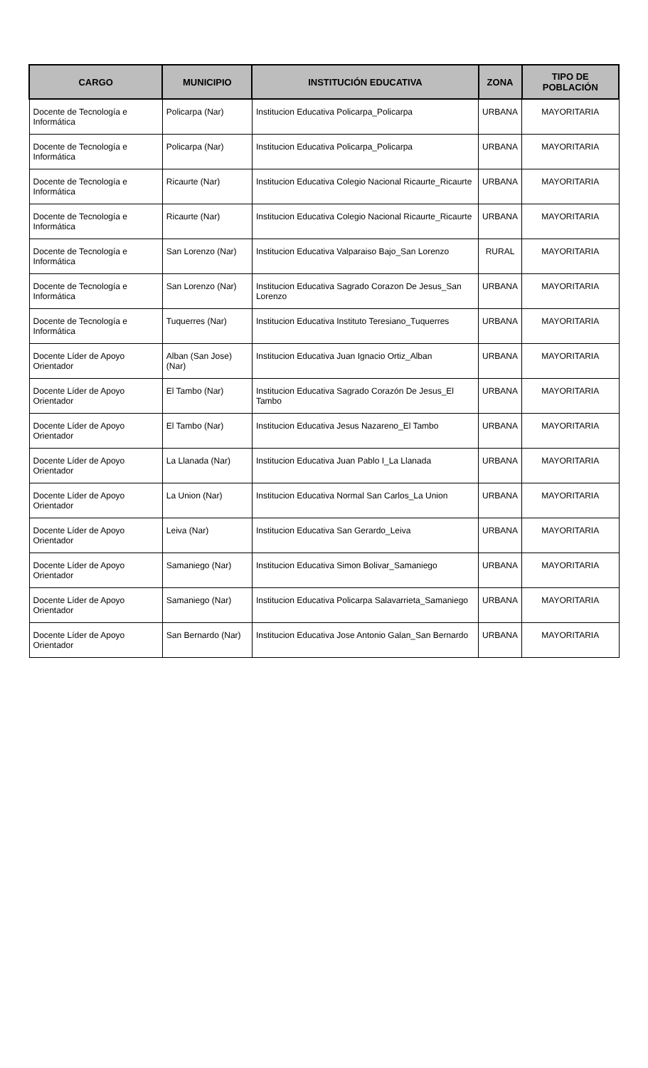| CARGO | MUNICIPIO | INSTITUCIÓN EDUCATIVA | ZONA | TIPO DE POBLACIÓN |
| --- | --- | --- | --- | --- |
| Docente de Tecnología e Informática | Policarpa (Nar) | Institucion Educativa Policarpa_Policarpa | URBANA | MAYORITARIA |
| Docente de Tecnología e Informática | Policarpa (Nar) | Institucion Educativa Policarpa_Policarpa | URBANA | MAYORITARIA |
| Docente de Tecnología e Informática | Ricaurte (Nar) | Institucion Educativa Colegio Nacional Ricaurte_Ricaurte | URBANA | MAYORITARIA |
| Docente de Tecnología e Informática | Ricaurte (Nar) | Institucion Educativa Colegio Nacional Ricaurte_Ricaurte | URBANA | MAYORITARIA |
| Docente de Tecnología e Informática | San Lorenzo (Nar) | Institucion Educativa Valparaiso Bajo_San Lorenzo | RURAL | MAYORITARIA |
| Docente de Tecnología e Informática | San Lorenzo (Nar) | Institucion Educativa Sagrado Corazon De Jesus_San Lorenzo | URBANA | MAYORITARIA |
| Docente de Tecnología e Informática | Tuquerres (Nar) | Institucion Educativa Instituto Teresiano_Tuquerres | URBANA | MAYORITARIA |
| Docente Líder de Apoyo Orientador | Alban (San Jose) (Nar) | Institucion Educativa Juan Ignacio Ortiz_Alban | URBANA | MAYORITARIA |
| Docente Líder de Apoyo Orientador | El Tambo (Nar) | Institucion Educativa Sagrado Corazón De Jesus_El Tambo | URBANA | MAYORITARIA |
| Docente Líder de Apoyo Orientador | El Tambo (Nar) | Institucion Educativa Jesus Nazareno_El Tambo | URBANA | MAYORITARIA |
| Docente Líder de Apoyo Orientador | La Llanada (Nar) | Institucion Educativa Juan Pablo I_La Llanada | URBANA | MAYORITARIA |
| Docente Líder de Apoyo Orientador | La Union (Nar) | Institucion Educativa Normal San Carlos_La Union | URBANA | MAYORITARIA |
| Docente Líder de Apoyo Orientador | Leiva (Nar) | Institucion Educativa San Gerardo_Leiva | URBANA | MAYORITARIA |
| Docente Líder de Apoyo Orientador | Samaniego (Nar) | Institucion Educativa Simon Bolivar_Samaniego | URBANA | MAYORITARIA |
| Docente Líder de Apoyo Orientador | Samaniego (Nar) | Institucion Educativa Policarpa Salavarrieta_Samaniego | URBANA | MAYORITARIA |
| Docente Líder de Apoyo Orientador | San Bernardo (Nar) | Institucion Educativa Jose Antonio Galan_San Bernardo | URBANA | MAYORITARIA |